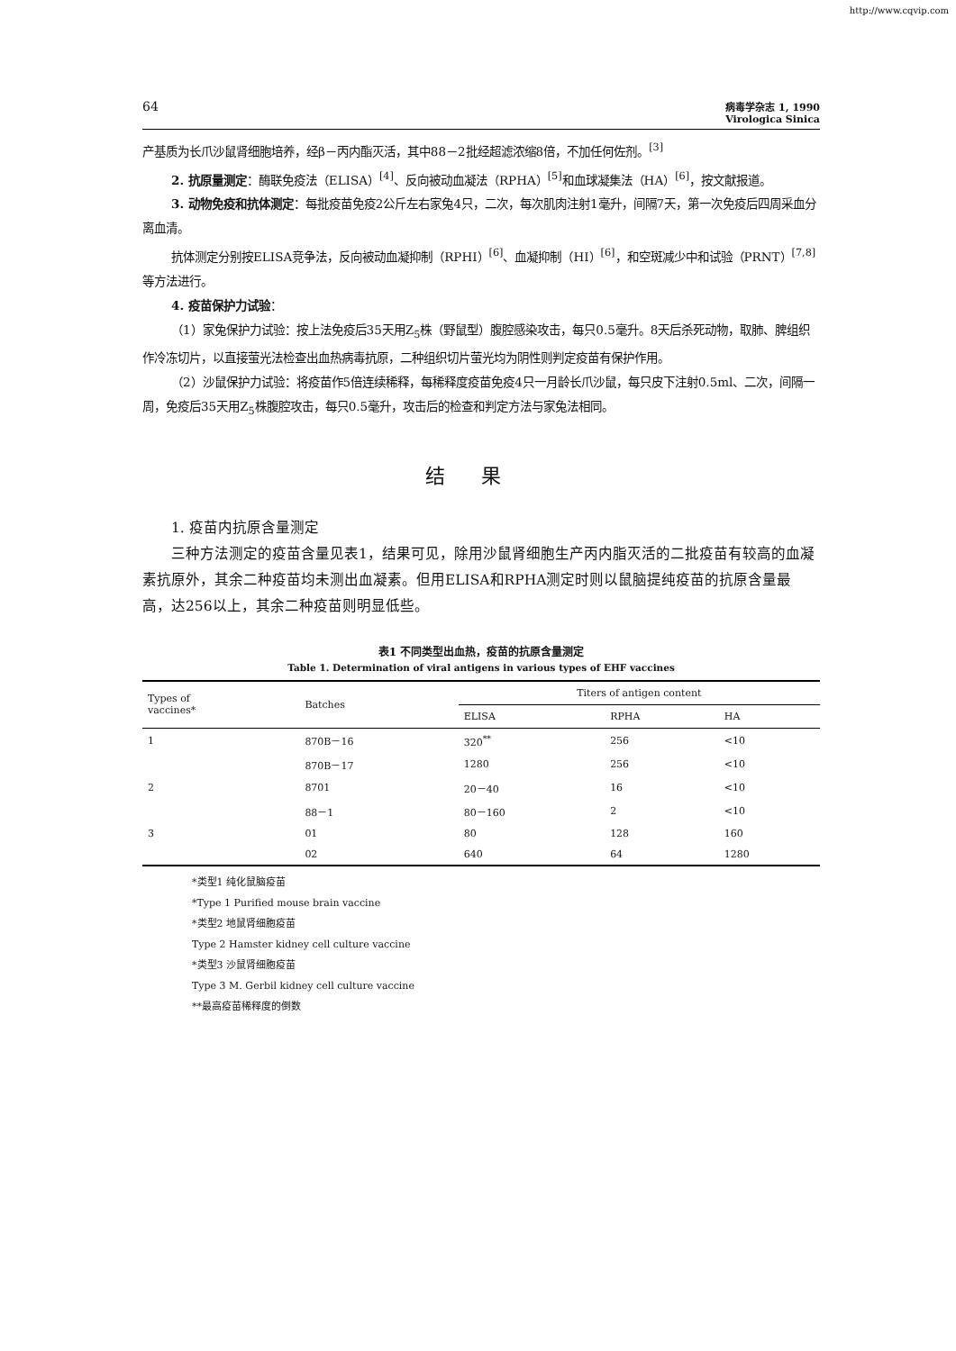http://www.cqvip.com
64
病毒学杂志 1, 1990
Virologica Sinica
产基质为长爪沙鼠肾细胞培养，经β－丙内酯灭活，其中88－2批经超滤浓缩8倍，不加任何佐剂。<sup>[3]</sup>
2. 抗原量测定：酶联免疫法（ELISA）<sup>[4]</sup>、反向被动血凝法（RPHA）<sup>[5]</sup>和血球凝集法（HA）<sup>[6]</sup>，按文献报道。
3. 动物免疫和抗体测定：每批疫苗免疫2公斤左右家兔4只，二次，每次肌肉注射1毫升，间隔7天，第一次免疫后四周采血分离血清。
抗体测定分别按ELISA竞争法，反向被动血凝抑制（RPHI）<sup>[6]</sup>、血凝抑制（HI）<sup>[6]</sup>，和空斑减少中和试验（PRNT）<sup>[7,8]</sup>等方法进行。
4. 疫苗保护力试验：
（1）家兔保护力试验：按上法免疫后35天用Z<sub>5</sub>株（野鼠型）腹腔感染攻击，每只0.5毫升。8天后杀死动物，取肺、脾组织作冷冻切片，以直接萤光法检查出血热病毒抗原，二种组织切片萤光均为阴性则判定疫苗有保护作用。
（2）沙鼠保护力试验：将疫苗作5倍连续稀释，每稀释度疫苗免疫4只一月龄长爪沙鼠，每只皮下注射0.5ml、二次，间隔一周，免疫后35天用Z<sub>5</sub>株腹腔攻击，每只0.5毫升，攻击后的检查和判定方法与家兔法相同。
结果
1. 疫苗内抗原含量测定
三种方法测定的疫苗含量见表1，结果可见，除用沙鼠肾细胞生产丙内脂灭活的二批疫苗有较高的血凝素抗原外，其余二种疫苗均未测出血凝素。但用ELISA和RPHA测定时则以鼠脑提纯疫苗的抗原含量最高，达256以上，其余二种疫苗则明显低些。
表1 不同类型出血热，疫苗的抗原含量测定
Table 1. Determination of viral antigens in various types of EHF vaccines
| Types of vaccines* | Batches | Titers of antigen content | | |
| --- | --- | --- | --- | --- |
| | | ELISA | RPHA | HA |
| 1 | 870B－16 | 320<sup>**</sup> | 256 | <10 |
| | 870B－17 | 1280 | 256 | <10 |
| 2 | 8701 | 20－40 | 16 | <10 |
| | 88－1 | 80－160 | 2 | <10 |
| 3 | 01 | 80 | 128 | 160 |
| | 02 | 640 | 64 | 1280 |
*类型1 纯化鼠脑疫苗
*Type 1 Purified mouse brain vaccine
*类型2 地鼠肾细胞疫苗
Type 2 Hamster kidney cell culture vaccine
*类型3 沙鼠肾细胞疫苗
Type 3 M. Gerbil kidney cell culture vaccine
**最高疫苗稀释度的倒数